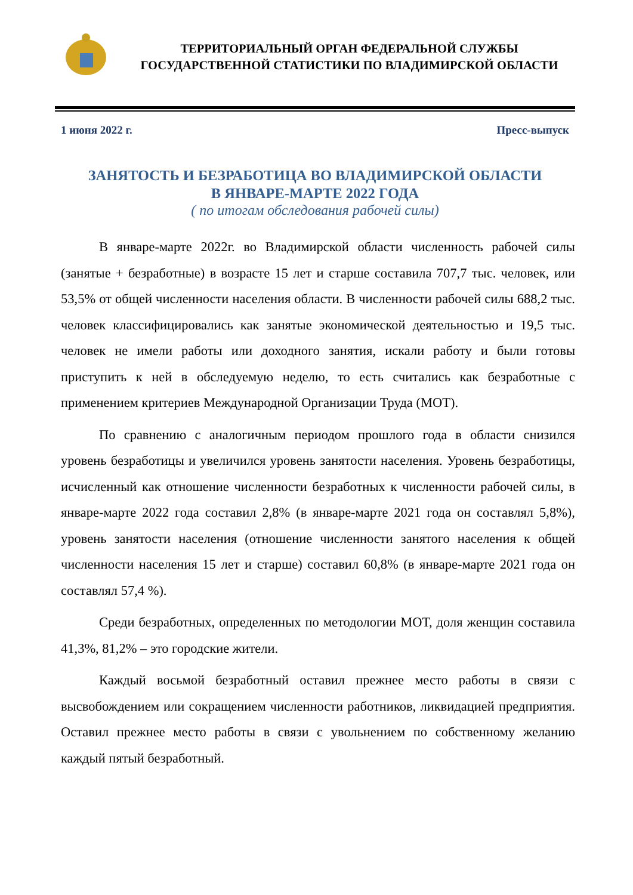ТЕРРИТОРИАЛЬНЫЙ ОРГАН ФЕДЕРАЛЬНОЙ СЛУЖБЫ
ГОСУДАРСТВЕННОЙ СТАТИСТИКИ ПО ВЛАДИМИРСКОЙ ОБЛАСТИ
1 июня 2022 г. Пресс-выпуск
ЗАНЯТОСТЬ И БЕЗРАБОТИЦА ВО ВЛАДИМИРСКОЙ ОБЛАСТИ
В ЯНВАРЕ-МАРТЕ 2022 ГОДА
( по итогам обследования рабочей силы)
В январе-марте 2022г. во Владимирской области численность рабочей силы (занятые + безработные) в возрасте 15 лет и старше составила 707,7 тыс. человек, или 53,5% от общей численности населения области. В численности рабочей силы 688,2 тыс. человек классифицировались как занятые экономической деятельностью и 19,5 тыс. человек не имели работы или доходного занятия, искали работу и были готовы приступить к ней в обследуемую неделю, то есть считались как безработные с применением критериев Международной Организации Труда (МОТ).
По сравнению с аналогичным периодом прошлого года в области снизился уровень безработицы и увеличился уровень занятости населения. Уровень безработицы, исчисленный как отношение численности безработных к численности рабочей силы, в январе-марте 2022 года составил 2,8% (в январе-марте 2021 года он составлял 5,8%), уровень занятости населения (отношение численности занятого населения к общей численности населения 15 лет и старше) составил 60,8% (в январе-марте 2021 года он составлял 57,4 %).
Среди безработных, определенных по методологии МОТ, доля женщин составила 41,3%, 81,2% – это городские жители.
Каждый восьмой безработный оставил прежнее место работы в связи с высвобождением или сокращением численности работников, ликвидацией предприятия. Оставил прежнее место работы в связи с увольнением по собственному желанию каждый пятый безработный.